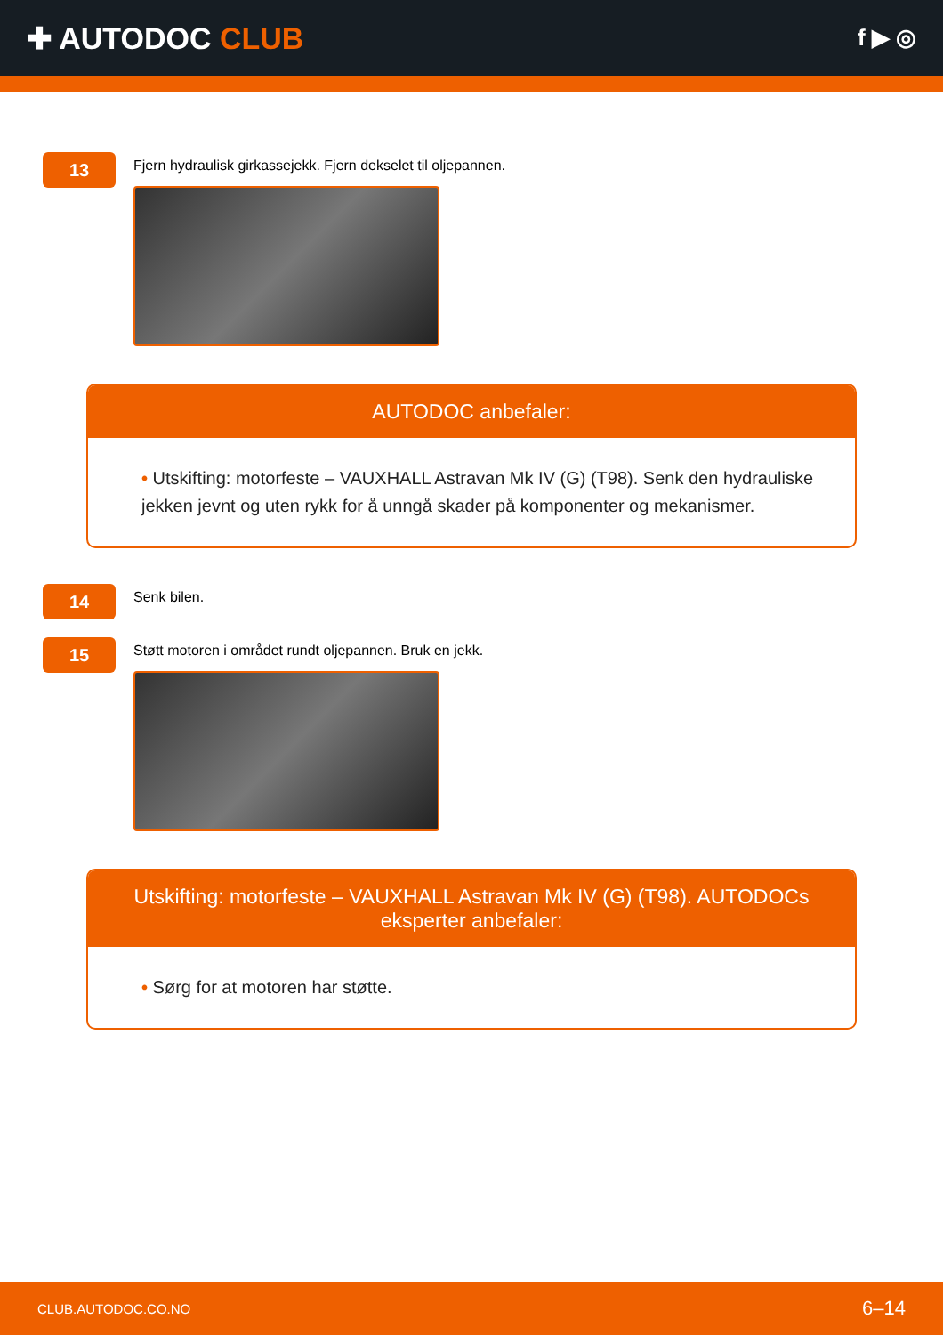✚ AUTODOC CLUB
f ▶ ◎
13
Fjern hydraulisk girkassejekk. Fjern dekselet til oljepannen.
AUTODOC anbefaler:
• Utskifting: motorfeste – VAUXHALL Astravan Mk IV (G) (T98). Senk den hydrauliske jekken jevnt og uten rykk for å unngå skader på komponenter og mekanismer.
14
Senk bilen.
15
Støtt motoren i området rundt oljepannen. Bruk en jekk.
Utskifting: motorfeste – VAUXHALL Astravan Mk IV (G) (T98). AUTODOCs eksperter anbefaler:
• Sørg for at motoren har støtte.
CLUB.AUTODOC.CO.NO 6–14